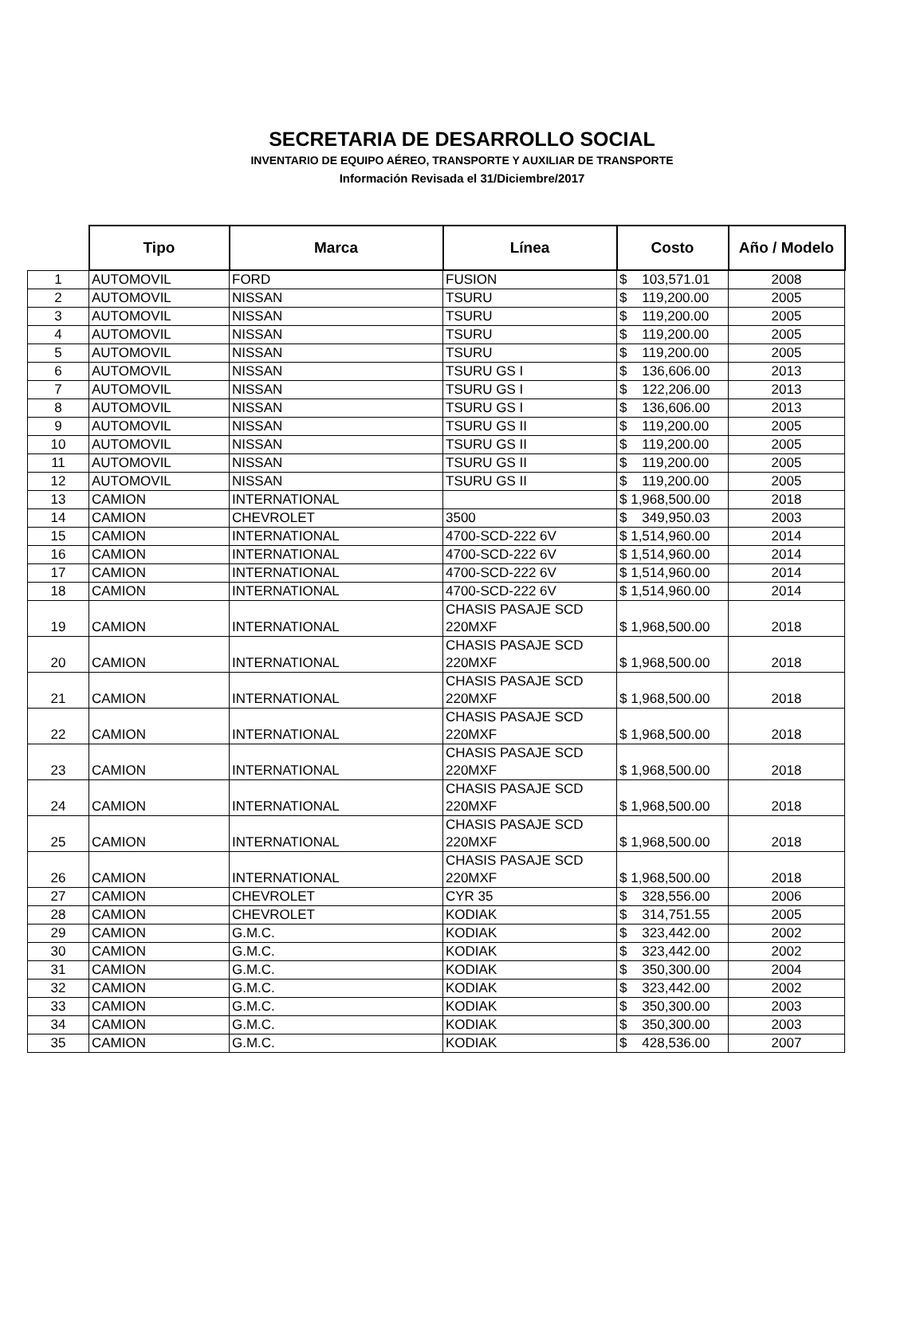SECRETARIA DE DESARROLLO SOCIAL
INVENTARIO DE EQUIPO AÉREO, TRANSPORTE Y AUXILIAR DE TRANSPORTE
Información Revisada el 31/Diciembre/2017
| | Tipo | Marca | Línea | Costo | Año / Modelo |
| --- | --- | --- | --- | --- | --- |
| 1 | AUTOMOVIL | FORD | FUSION | $ 103,571.01 | 2008 |
| 2 | AUTOMOVIL | NISSAN | TSURU | $ 119,200.00 | 2005 |
| 3 | AUTOMOVIL | NISSAN | TSURU | $ 119,200.00 | 2005 |
| 4 | AUTOMOVIL | NISSAN | TSURU | $ 119,200.00 | 2005 |
| 5 | AUTOMOVIL | NISSAN | TSURU | $ 119,200.00 | 2005 |
| 6 | AUTOMOVIL | NISSAN | TSURU GS I | $ 136,606.00 | 2013 |
| 7 | AUTOMOVIL | NISSAN | TSURU GS I | $ 122,206.00 | 2013 |
| 8 | AUTOMOVIL | NISSAN | TSURU GS I | $ 136,606.00 | 2013 |
| 9 | AUTOMOVIL | NISSAN | TSURU GS II | $ 119,200.00 | 2005 |
| 10 | AUTOMOVIL | NISSAN | TSURU GS II | $ 119,200.00 | 2005 |
| 11 | AUTOMOVIL | NISSAN | TSURU GS II | $ 119,200.00 | 2005 |
| 12 | AUTOMOVIL | NISSAN | TSURU GS II | $ 119,200.00 | 2005 |
| 13 | CAMION | INTERNATIONAL | | $ 1,968,500.00 | 2018 |
| 14 | CAMION | CHEVROLET | 3500 | $ 349,950.03 | 2003 |
| 15 | CAMION | INTERNATIONAL | 4700-SCD-222 6V | $ 1,514,960.00 | 2014 |
| 16 | CAMION | INTERNATIONAL | 4700-SCD-222 6V | $ 1,514,960.00 | 2014 |
| 17 | CAMION | INTERNATIONAL | 4700-SCD-222 6V | $ 1,514,960.00 | 2014 |
| 18 | CAMION | INTERNATIONAL | 4700-SCD-222 6V | $ 1,514,960.00 | 2014 |
| 19 | CAMION | INTERNATIONAL | CHASIS PASAJE SCD 220MXF | $ 1,968,500.00 | 2018 |
| 20 | CAMION | INTERNATIONAL | CHASIS PASAJE SCD 220MXF | $ 1,968,500.00 | 2018 |
| 21 | CAMION | INTERNATIONAL | CHASIS PASAJE SCD 220MXF | $ 1,968,500.00 | 2018 |
| 22 | CAMION | INTERNATIONAL | CHASIS PASAJE SCD 220MXF | $ 1,968,500.00 | 2018 |
| 23 | CAMION | INTERNATIONAL | CHASIS PASAJE SCD 220MXF | $ 1,968,500.00 | 2018 |
| 24 | CAMION | INTERNATIONAL | CHASIS PASAJE SCD 220MXF | $ 1,968,500.00 | 2018 |
| 25 | CAMION | INTERNATIONAL | CHASIS PASAJE SCD 220MXF | $ 1,968,500.00 | 2018 |
| 26 | CAMION | INTERNATIONAL | CHASIS PASAJE SCD 220MXF | $ 1,968,500.00 | 2018 |
| 27 | CAMION | CHEVROLET | CYR 35 | $ 328,556.00 | 2006 |
| 28 | CAMION | CHEVROLET | KODIAK | $ 314,751.55 | 2005 |
| 29 | CAMION | G.M.C. | KODIAK | $ 323,442.00 | 2002 |
| 30 | CAMION | G.M.C. | KODIAK | $ 323,442.00 | 2002 |
| 31 | CAMION | G.M.C. | KODIAK | $ 350,300.00 | 2004 |
| 32 | CAMION | G.M.C. | KODIAK | $ 323,442.00 | 2002 |
| 33 | CAMION | G.M.C. | KODIAK | $ 350,300.00 | 2003 |
| 34 | CAMION | G.M.C. | KODIAK | $ 350,300.00 | 2003 |
| 35 | CAMION | G.M.C. | KODIAK | $ 428,536.00 | 2007 |